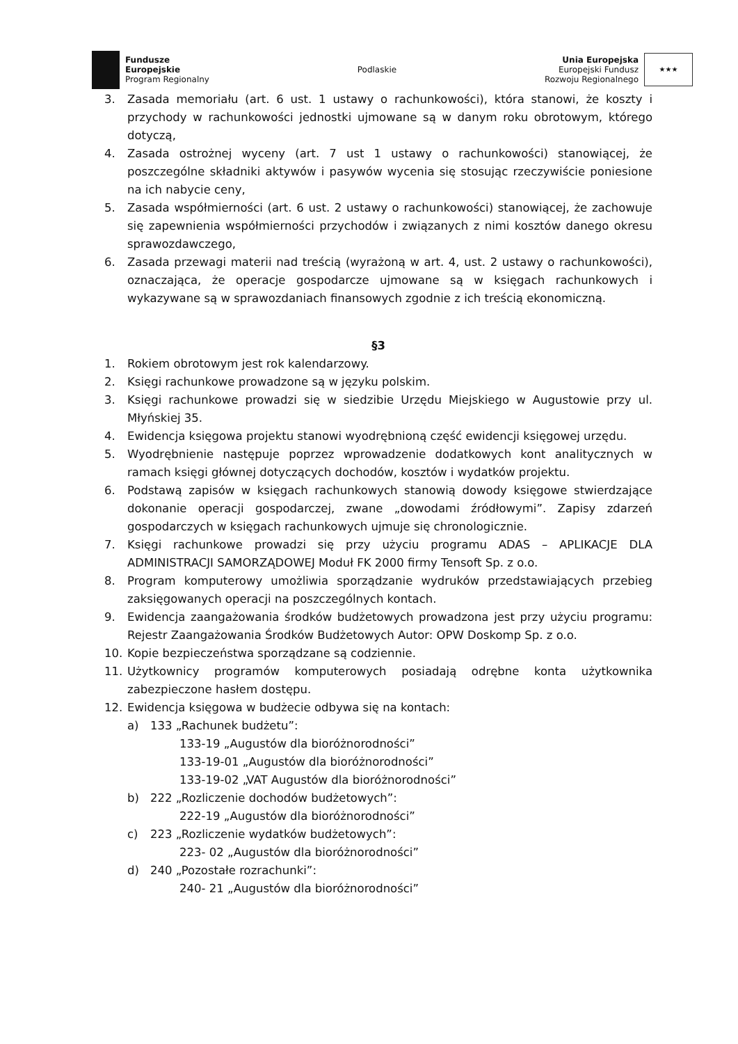Fundusze
Europejskie
Program Regionalny
Podlaskie
Unia Europejska
Europejski Fundusz
Rozwoju Regionalnego
★★★
3. Zasada memoriału (art. 6 ust. 1 ustawy o rachunkowości), która stanowi, że koszty i przychody w rachunkowości jednostki ujmowane są w danym roku obrotowym, którego dotyczą,
4. Zasada ostrożnej wyceny (art. 7 ust 1 ustawy o rachunkowości) stanowiącej, że poszczególne składniki aktywów i pasywów wycenia się stosując rzeczywiście poniesione na ich nabycie ceny,
5. Zasada współmierności (art. 6 ust. 2 ustawy o rachunkowości) stanowiącej, że zachowuje się zapewnienia współmierności przychodów i związanych z nimi kosztów danego okresu sprawozdawczego,
6. Zasada przewagi materii nad treścią (wyrażoną w art. 4, ust. 2 ustawy o rachunkowości), oznaczająca, że operacje gospodarcze ujmowane są w księgach rachunkowych i wykazywane są w sprawozdaniach finansowych zgodnie z ich treścią ekonomiczną.
§3
1. Rokiem obrotowym jest rok kalendarzowy.
2. Księgi rachunkowe prowadzone są w języku polskim.
3. Księgi rachunkowe prowadzi się w siedzibie Urzędu Miejskiego w Augustowie przy ul. Młyńskiej 35.
4. Ewidencja księgowa projektu stanowi wyodrębnioną część ewidencji księgowej urzędu.
5. Wyodrębnienie następuje poprzez wprowadzenie dodatkowych kont analitycznych w ramach księgi głównej dotyczących dochodów, kosztów i wydatków projektu.
6. Podstawą zapisów w księgach rachunkowych stanowią dowody księgowe stwierdzające dokonanie operacji gospodarczej, zwane „dowodami źródłowymi”. Zapisy zdarzeń gospodarczych w księgach rachunkowych ujmuje się chronologicznie.
7. Księgi rachunkowe prowadzi się przy użyciu programu ADAS – APLIKACJE DLA ADMINISTRACJI SAMORZĄDOWEJ Moduł FK 2000 firmy Tensoft Sp. z o.o.
8. Program komputerowy umożliwia sporządzanie wydruków przedstawiających przebieg zaksięgowanych operacji na poszczególnych kontach.
9. Ewidencja zaangażowania środków budżetowych prowadzona jest przy użyciu programu: Rejestr Zaangażowania Środków Budżetowych Autor: OPW Doskomp Sp. z o.o.
10. Kopie bezpieczeństwa sporządzane są codziennie.
11. Użytkownicy programów komputerowych posiadają odrębne konta użytkownika zabezpieczone hasłem dostępu.
12. Ewidencja księgowa w budżecie odbywa się na kontach:
a) 133 „Rachunek budżetu”:
133-19 „Augustów dla bioróżnorodności”
133-19-01 „Augustów dla bioróżnorodności”
133-19-02 „VAT Augustów dla bioróżnorodności”
b) 222 „Rozliczenie dochodów budżetowych”:
222-19 „Augustów dla bioróżnorodności”
c) 223 „Rozliczenie wydatków budżetowych”:
223- 02 „Augustów dla bioróżnorodności”
d) 240 „Pozostałe rozrachunki”:
240- 21 „Augustów dla bioróżnorodności”